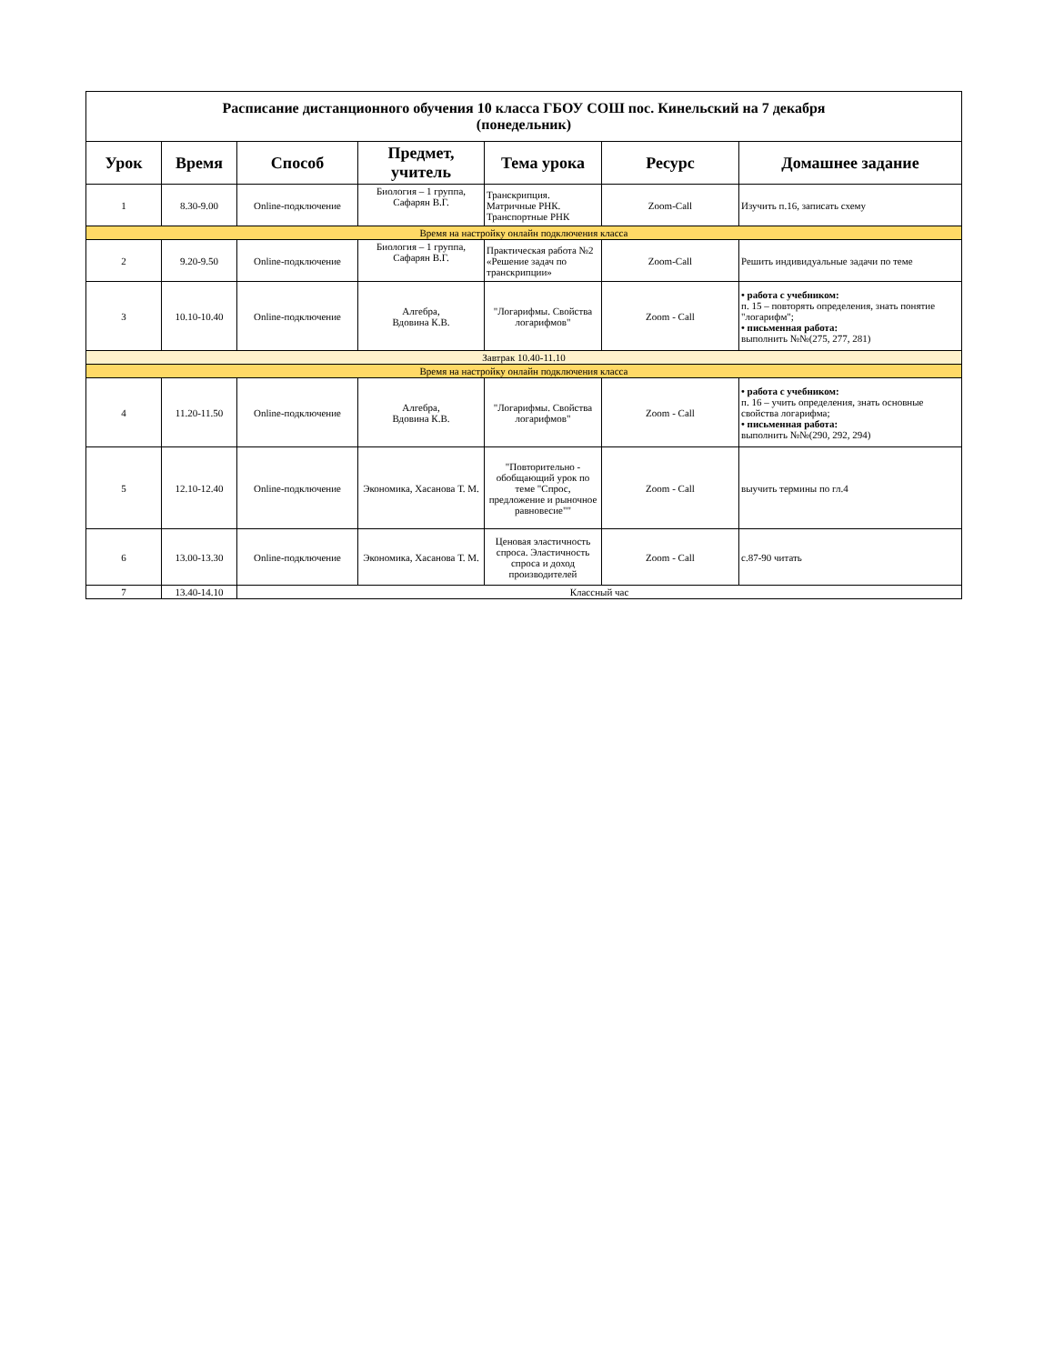| Расписание дистанционного обучения 10 класса ГБОУ СОШ пос. Кинельский на 7 декабря (понедельник) | | | | | | |
| Урок | Время | Способ | Предмет, учитель | Тема урока | Ресурс | Домашнее задание |
| 1 | 8.30-9.00 | Online-подключение | Биология – 1 группа, Сафарян В.Г. | Транскрипция. Матричные РНК. Транспортные РНК | Zoom-Call | Изучить п.16, записать схему |
| Время на настройку онлайн подключения класса | | | | | | |
| 2 | 9.20-9.50 | Online-подключение | Биология – 1 группа, Сафарян В.Г. | Практическая работа №2 «Решение задач по транскрипции» | Zoom-Call | Решить индивидуальные задачи по теме |
| 3 | 10.10-10.40 | Online-подключение | Алгебра, Вдовина К.В. | "Логарифмы. Свойства логарифмов" | Zoom - Call | • работа с учебником: п. 15 – повторять определения, знать понятие "логарифм"; • письменная работа: выполнить №№(275, 277, 281) |
| Завтрак 10.40-11.10 | | | | | | |
| Время на настройку онлайн подключения класса | | | | | | |
| 4 | 11.20-11.50 | Online-подключение | Алгебра, Вдовина К.В. | "Логарифмы. Свойства логарифмов" | Zoom - Call | • работа с учебником: п. 16 – учить определения, знать основные свойства логарифма; • письменная работа: выполнить №№(290, 292, 294) |
| 5 | 12.10-12.40 | Online-подключение | Экономика, Хасанова Т. М. | "Повторительно - обобщающий урок по теме "Спрос, предложение и рыночное равновесие"" | Zoom - Call | выучить термины по гл.4 |
| 6 | 13.00-13.30 | Online-подключение | Экономика, Хасанова Т. М. | Ценовая эластичность спроса. Эластичность спроса и доход производителей | Zoom - Call | с.87-90 читать |
| 7 | 13.40-14.10 | Классный час | | | | |